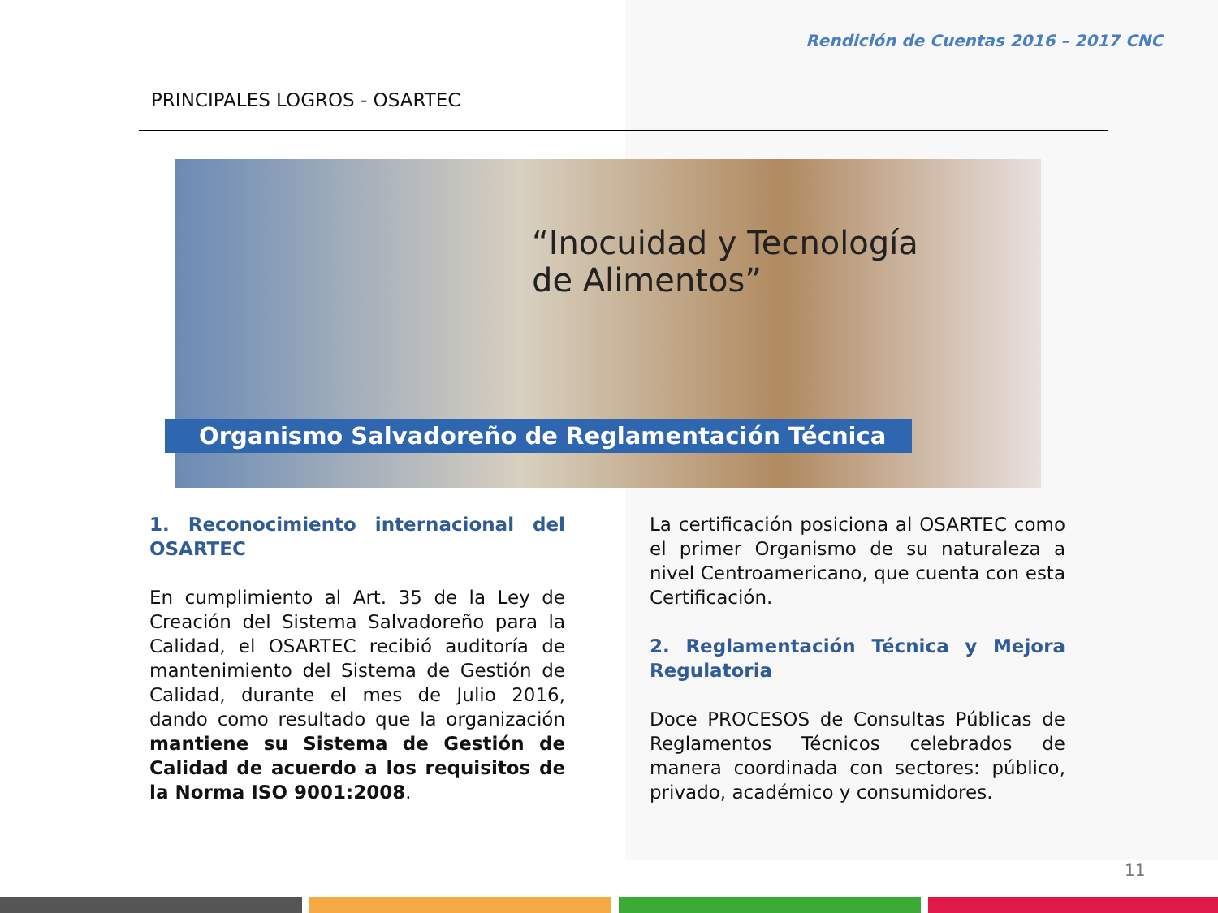Rendición de Cuentas 2016 – 2017 CNC
PRINCIPALES LOGROS - OSARTEC
“Inocuidad y Tecnología
de Alimentos”
Organismo Salvadoreño de Reglamentación Técnica
1. Reconocimiento internacional del OSARTEC
En cumplimiento al Art. 35 de la Ley de Creación del Sistema Salvadoreño para la Calidad, el OSARTEC recibió auditoría de mantenimiento del Sistema de Gestión de Calidad, durante el mes de Julio 2016, dando como resultado que la organización mantiene su Sistema de Gestión de Calidad de acuerdo a los requisitos de la Norma ISO 9001:2008.
La certificación posiciona al OSARTEC como el primer Organismo de su naturaleza a nivel Centroamericano, que cuenta con esta Certificación.
2. Reglamentación Técnica y Mejora Regulatoria
Doce PROCESOS de Consultas Públicas de Reglamentos Técnicos celebrados de manera coordinada con sectores: público, privado, académico y consumidores.
11